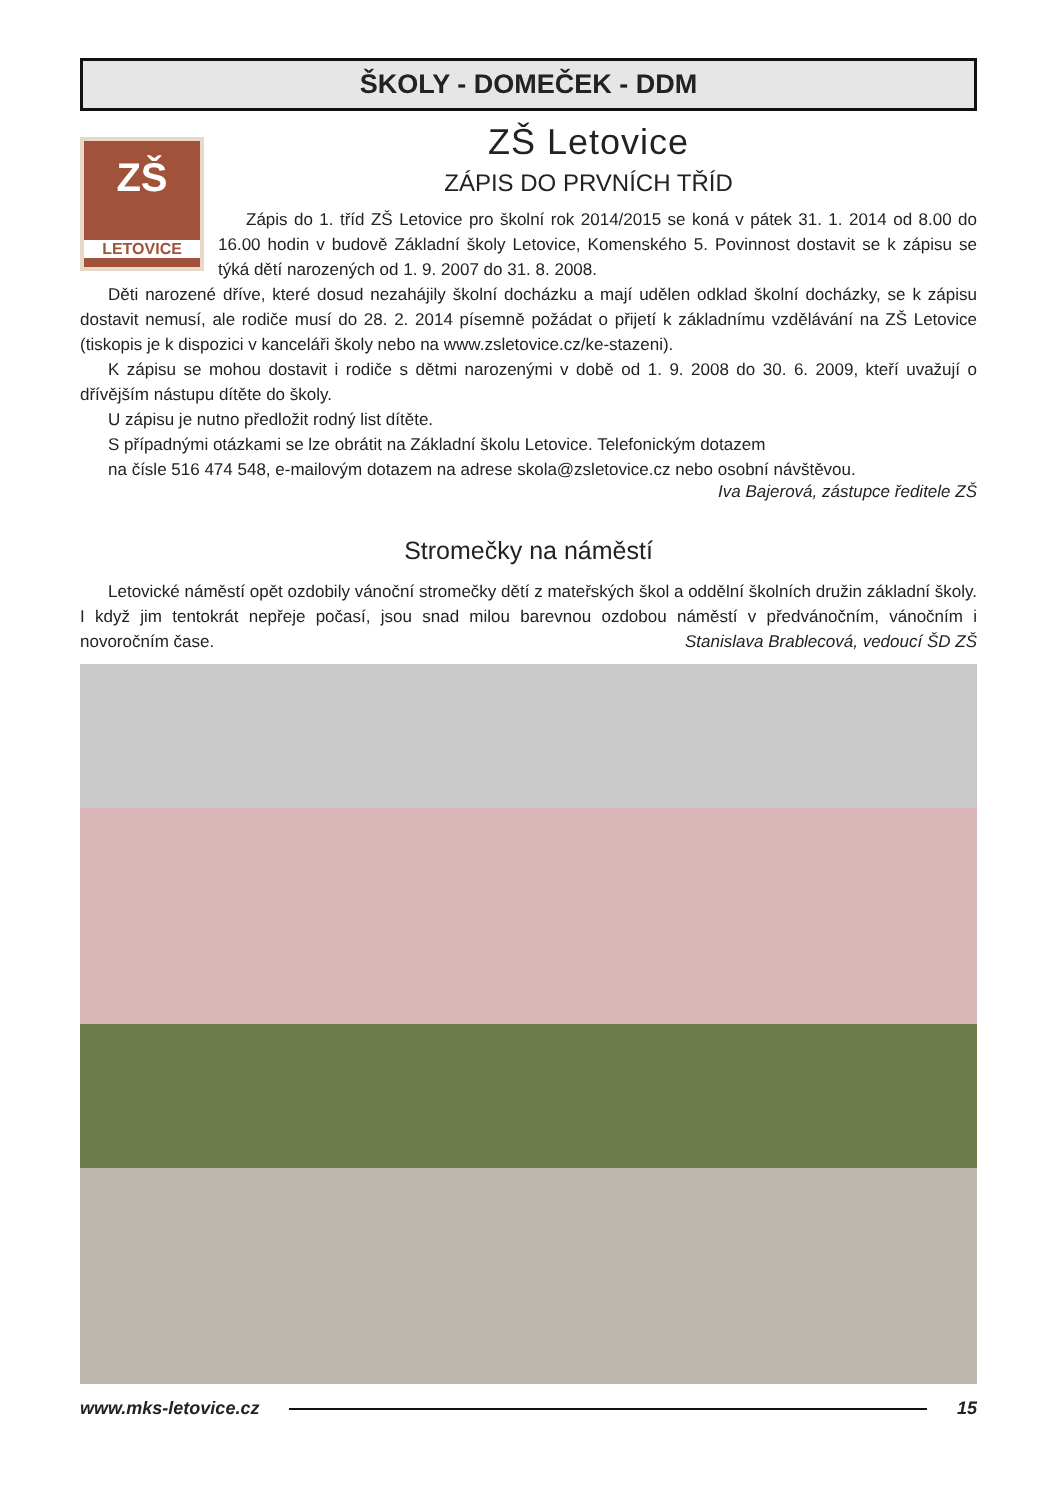ŠKOLY - DOMEČEK - DDM
ZŠ Letovice
ZÁPIS DO PRVNÍCH TŘÍD
ZŠ
LETOVICE
Zápis do 1. tříd ZŠ Letovice pro školní rok 2014/2015 se koná v pátek 31. 1. 2014 od 8.00 do 16.00 hodin v budově Základní školy Letovice, Komenského 5. Povinnost dostavit se k zápisu se týká dětí narozených od 1. 9. 2007 do 31. 8. 2008.
Děti narozené dříve, které dosud nezahájily školní docházku a mají udělen odklad školní docházky, se k zápisu dostavit nemusí, ale rodiče musí do 28. 2. 2014 písemně požádat o přijetí k základnímu vzdělávání na ZŠ Letovice (tiskopis je k dispozici v kanceláři školy nebo na www.zsletovice.cz/ke-stazeni).
K zápisu se mohou dostavit i rodiče s dětmi narozenými v době od 1. 9. 2008 do 30. 6. 2009, kteří uvažují o dřívějším nástupu dítěte do školy.
U zápisu je nutno předložit rodný list dítěte.
S případnými otázkami se lze obrátit na Základní školu Letovice. Telefonickým dotazem
na čísle 516 474 548, e-mailovým dotazem na adrese skola@zsletovice.cz nebo osobní návštěvou.
Iva Bajerová, zástupce ředitele ZŠ
Stromečky na náměstí
Letovické náměstí opět ozdobily vánoční stromečky dětí z mateřských škol a oddělní školních družin základní školy. I když jim tentokrát nepřeje počasí, jsou snad milou barevnou ozdobou náměstí v předvánočním, vánočním i novoročním čase. Stanislava Brablecová, vedoucí ŠD ZŠ
www.mks-letovice.cz 15